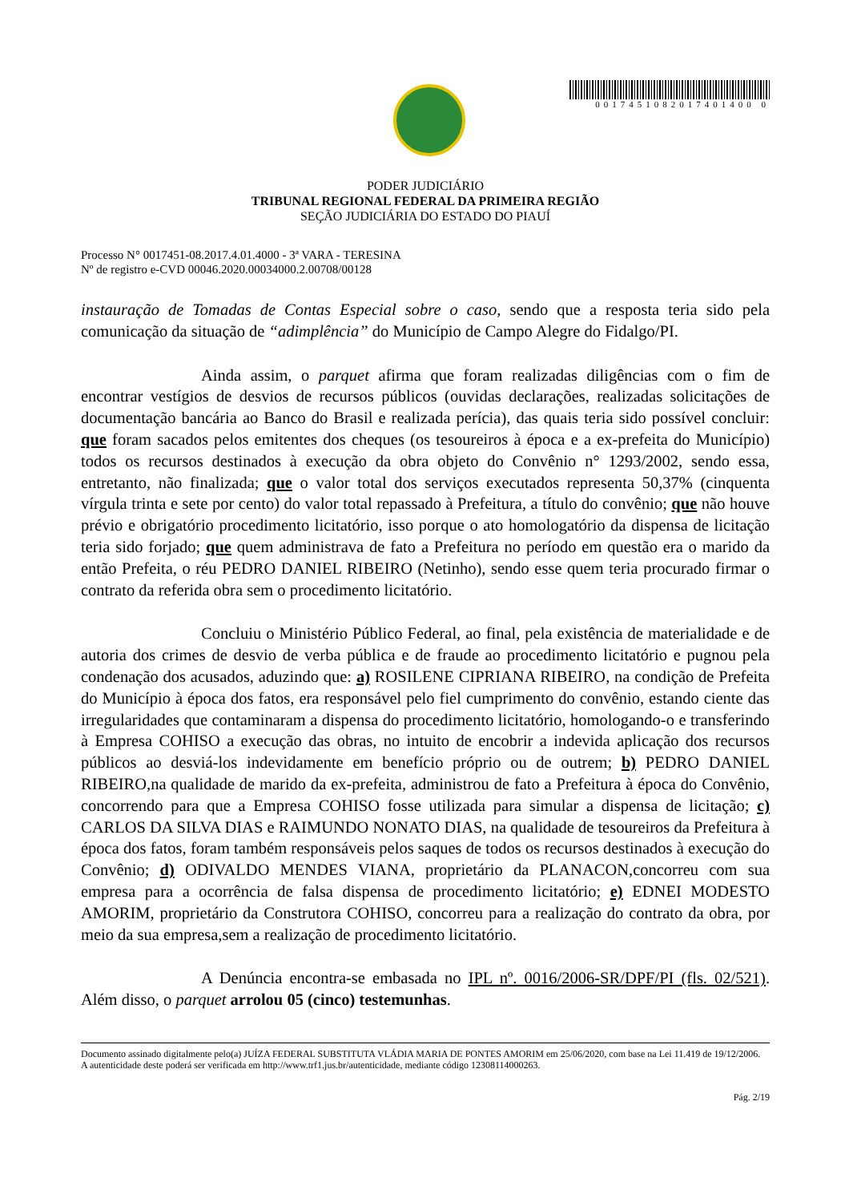0017451082017401400 0
PODER JUDICIÁRIO
TRIBUNAL REGIONAL FEDERAL DA PRIMEIRA REGIÃO
SEÇÃO JUDICIÁRIA DO ESTADO DO PIAUÍ
Processo N° 0017451-08.2017.4.01.4000 - 3ª VARA - TERESINA
Nº de registro e-CVD 00046.2020.00034000.2.00708/00128
instauração de Tomadas de Contas Especial sobre o caso, sendo que a resposta teria sido pela comunicação da situação de “adimplência” do Município de Campo Alegre do Fidalgo/PI.
Ainda assim, o parquet afirma que foram realizadas diligências com o fim de encontrar vestígios de desvios de recursos públicos (ouvidas declarações, realizadas solicitações de documentação bancária ao Banco do Brasil e realizada perícia), das quais teria sido possível concluir: que foram sacados pelos emitentes dos cheques (os tesoureiros à época e a ex-prefeita do Município) todos os recursos destinados à execução da obra objeto do Convênio n° 1293/2002, sendo essa, entretanto, não finalizada; que o valor total dos serviços executados representa 50,37% (cinquenta vírgula trinta e sete por cento) do valor total repassado à Prefeitura, a título do convênio; que não houve prévio e obrigatório procedimento licitatório, isso porque o ato homologatório da dispensa de licitação teria sido forjado; que quem administrava de fato a Prefeitura no período em questão era o marido da então Prefeita, o réu PEDRO DANIEL RIBEIRO (Netinho), sendo esse quem teria procurado firmar o contrato da referida obra sem o procedimento licitatório.
Concluiu o Ministério Público Federal, ao final, pela existência de materialidade e de autoria dos crimes de desvio de verba pública e de fraude ao procedimento licitatório e pugnou pela condenação dos acusados, aduzindo que: a) ROSILENE CIPRIANA RIBEIRO, na condição de Prefeita do Município à época dos fatos, era responsável pelo fiel cumprimento do convênio, estando ciente das irregularidades que contaminaram a dispensa do procedimento licitatório, homologando-o e transferindo à Empresa COHISO a execução das obras, no intuito de encobrir a indevida aplicação dos recursos públicos ao desviá-los indevidamente em benefício próprio ou de outrem; b) PEDRO DANIEL RIBEIRO,na qualidade de marido da ex-prefeita, administrou de fato a Prefeitura à época do Convênio, concorrendo para que a Empresa COHISO fosse utilizada para simular a dispensa de licitação; c) CARLOS DA SILVA DIAS e RAIMUNDO NONATO DIAS, na qualidade de tesoureiros da Prefeitura à época dos fatos, foram também responsáveis pelos saques de todos os recursos destinados à execução do Convênio; d) ODIVALDO MENDES VIANA, proprietário da PLANACON,concorreu com sua empresa para a ocorrência de falsa dispensa de procedimento licitatório; e) EDNEI MODESTO AMORIM, proprietário da Construtora COHISO, concorreu para a realização do contrato da obra, por meio da sua empresa,sem a realização de procedimento licitatório.
A Denúncia encontra-se embasada no IPL nº. 0016/2006-SR/DPF/PI (fls. 02/521). Além disso, o parquet arrolou 05 (cinco) testemunhas.
Documento assinado digitalmente pelo(a) JUÍZA FEDERAL SUBSTITUTA VLÁDIA MARIA DE PONTES AMORIM em 25/06/2020, com base na Lei 11.419 de 19/12/2006.
A autenticidade deste poderá ser verificada em http://www.trf1.jus.br/autenticidade, mediante código 12308114000263.
Pág. 2/19